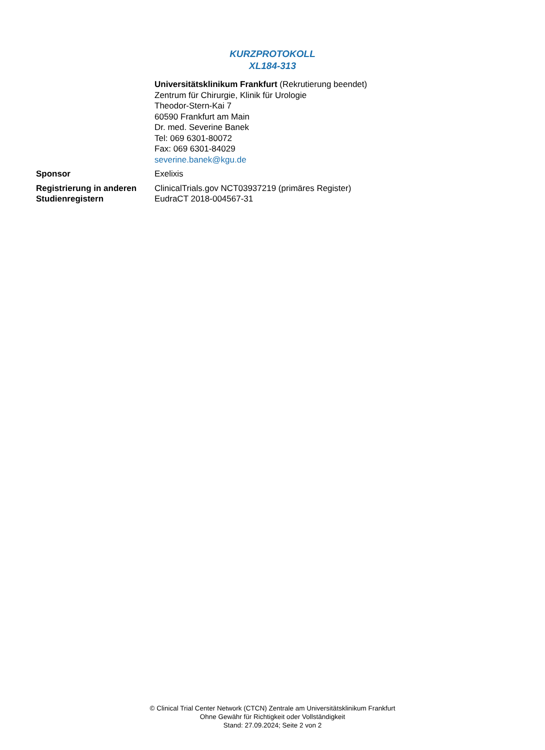KURZPROTOKOLL
XL184-313
| | Universitätsklinikum Frankfurt (Rekrutierung beendet) Zentrum für Chirurgie, Klinik für Urologie Theodor-Stern-Kai 7 60590 Frankfurt am Main Dr. med. Severine Banek Tel: 069 6301-80072 Fax: 069 6301-84029 severine.banek@kgu.de |
| Sponsor | Exelixis |
| Registrierung in anderen Studienregistern | ClinicalTrials.gov NCT03937219 (primäres Register) EudraCT 2018-004567-31 |
© Clinical Trial Center Network (CTCN) Zentrale am Universitätsklinikum Frankfurt
Ohne Gewähr für Richtigkeit oder Vollständigkeit
Stand: 27.09.2024; Seite 2 von 2